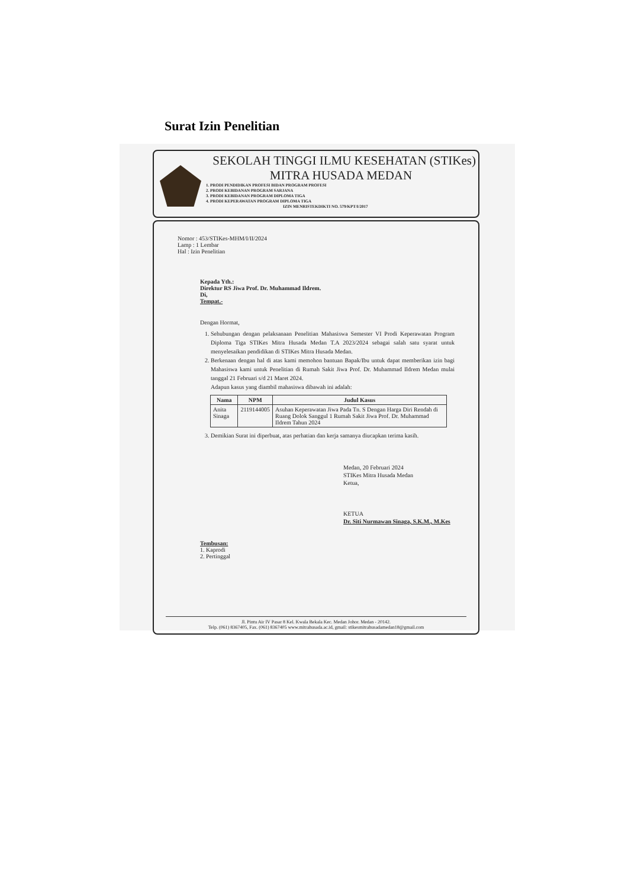Surat Izin Penelitian
SEKOLAH TINGGI ILMU KESEHATAN (STIKes)
MITRA HUSADA MEDAN
1. PRODI PENDIDIKAN PROFESI BIDAN PROGRAM PROFESI
2. PRODI KEBIDANAN PROGRAM SARJANA
3. PRODI KEBIDANAN PROGRAM DIPLOMA TIGA
4. PRODI KEPERAWATAN PROGRAM DIPLOMA TIGA
IZIN MENRISTEKDIKTI NO. 579/KPT/I/2017
Nomor : 453/STIKes-MHM/I/II/2024
Lamp : 1 Lembar
Hal : Izin Penelitian
Kepada Yth.:
Direktur RS Jiwa Prof. Dr. Muhammad Ildrem.
Di,
Tempat.-
Dengan Hormat,
1. Sehubungan dengan pelaksanaan Penelitian Mahasiswa Semester VI Prodi Keperawatan Program Diploma Tiga STIKes Mitra Husada Medan T.A 2023/2024 sebagai salah satu syarat untuk menyelesaikan pendidikan di STIKes Mitra Husada Medan.
2. Berkenaan dengan hal di atas kami memohon bantuan Bapak/Ibu untuk dapat memberikan izin bagi Mahasiswa kami untuk Penelitian di Rumah Sakit Jiwa Prof. Dr. Muhammad Ildrem Medan mulai tanggal 21 Februari s/d 21 Maret 2024.
Adapun kasus yang diambil mahasiswa dibawah ini adalah:
| Nama | NPM | Judul Kasus |
| --- | --- | --- |
| Anita Sinaga | 2119144005 | Asuhan Keperawatan Jiwa Pada Tn. S Dengan Harga Diri Rendah di Ruang Dolok Sanggul 1 Rumah Sakit Jiwa Prof. Dr. Muhammad Ildrem Tahun 2024 |
3. Demikian Surat ini diperbuat, atas perhatian dan kerja samanya diucapkan terima kasih.
Medan, 20 Februari 2024
STIKes Mitra Husada Medan
Ketua,
KETUA
Dr. Siti Nurmawan Sinaga, S.K.M., M.Kes
Tembusan:
1. Kaprodi
2. Pertinggal
Jl. Pintu Air IV Pasar 8 Kel. Kwala Bekala Kec. Medan Johor. Medan - 20142.
Telp. (061) 8367405, Fax. (061) 8367405 www.mitrahusada.ac.id, gmail: stikesmitrahusadamedan18@gmail.com